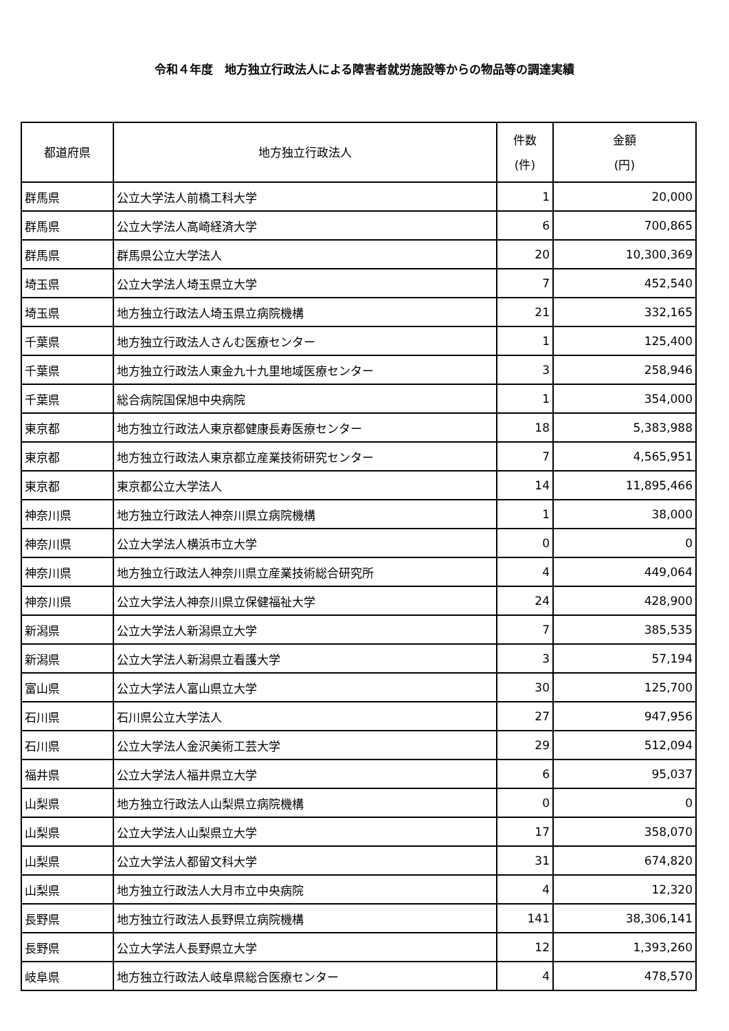令和４年度　地方独立行政法人による障害者就労施設等からの物品等の調達実績
| 都道府県 | 地方独立行政法人 | 件数 (件) | 金額 (円) |
| --- | --- | --- | --- |
| 群馬県 | 公立大学法人前橋工科大学 | 1 | 20,000 |
| 群馬県 | 公立大学法人高崎経済大学 | 6 | 700,865 |
| 群馬県 | 群馬県公立大学法人 | 20 | 10,300,369 |
| 埼玉県 | 公立大学法人埼玉県立大学 | 7 | 452,540 |
| 埼玉県 | 地方独立行政法人埼玉県立病院機構 | 21 | 332,165 |
| 千葉県 | 地方独立行政法人さんむ医療センター | 1 | 125,400 |
| 千葉県 | 地方独立行政法人東金九十九里地域医療センター | 3 | 258,946 |
| 千葉県 | 総合病院国保旭中央病院 | 1 | 354,000 |
| 東京都 | 地方独立行政法人東京都健康長寿医療センター | 18 | 5,383,988 |
| 東京都 | 地方独立行政法人東京都立産業技術研究センター | 7 | 4,565,951 |
| 東京都 | 東京都公立大学法人 | 14 | 11,895,466 |
| 神奈川県 | 地方独立行政法人神奈川県立病院機構 | 1 | 38,000 |
| 神奈川県 | 公立大学法人横浜市立大学 | 0 | 0 |
| 神奈川県 | 地方独立行政法人神奈川県立産業技術総合研究所 | 4 | 449,064 |
| 神奈川県 | 公立大学法人神奈川県立保健福祉大学 | 24 | 428,900 |
| 新潟県 | 公立大学法人新潟県立大学 | 7 | 385,535 |
| 新潟県 | 公立大学法人新潟県立看護大学 | 3 | 57,194 |
| 富山県 | 公立大学法人富山県立大学 | 30 | 125,700 |
| 石川県 | 石川県公立大学法人 | 27 | 947,956 |
| 石川県 | 公立大学法人金沢美術工芸大学 | 29 | 512,094 |
| 福井県 | 公立大学法人福井県立大学 | 6 | 95,037 |
| 山梨県 | 地方独立行政法人山梨県立病院機構 | 0 | 0 |
| 山梨県 | 公立大学法人山梨県立大学 | 17 | 358,070 |
| 山梨県 | 公立大学法人都留文科大学 | 31 | 674,820 |
| 山梨県 | 地方独立行政法人大月市立中央病院 | 4 | 12,320 |
| 長野県 | 地方独立行政法人長野県立病院機構 | 141 | 38,306,141 |
| 長野県 | 公立大学法人長野県立大学 | 12 | 1,393,260 |
| 岐阜県 | 地方独立行政法人岐阜県総合医療センター | 4 | 478,570 |